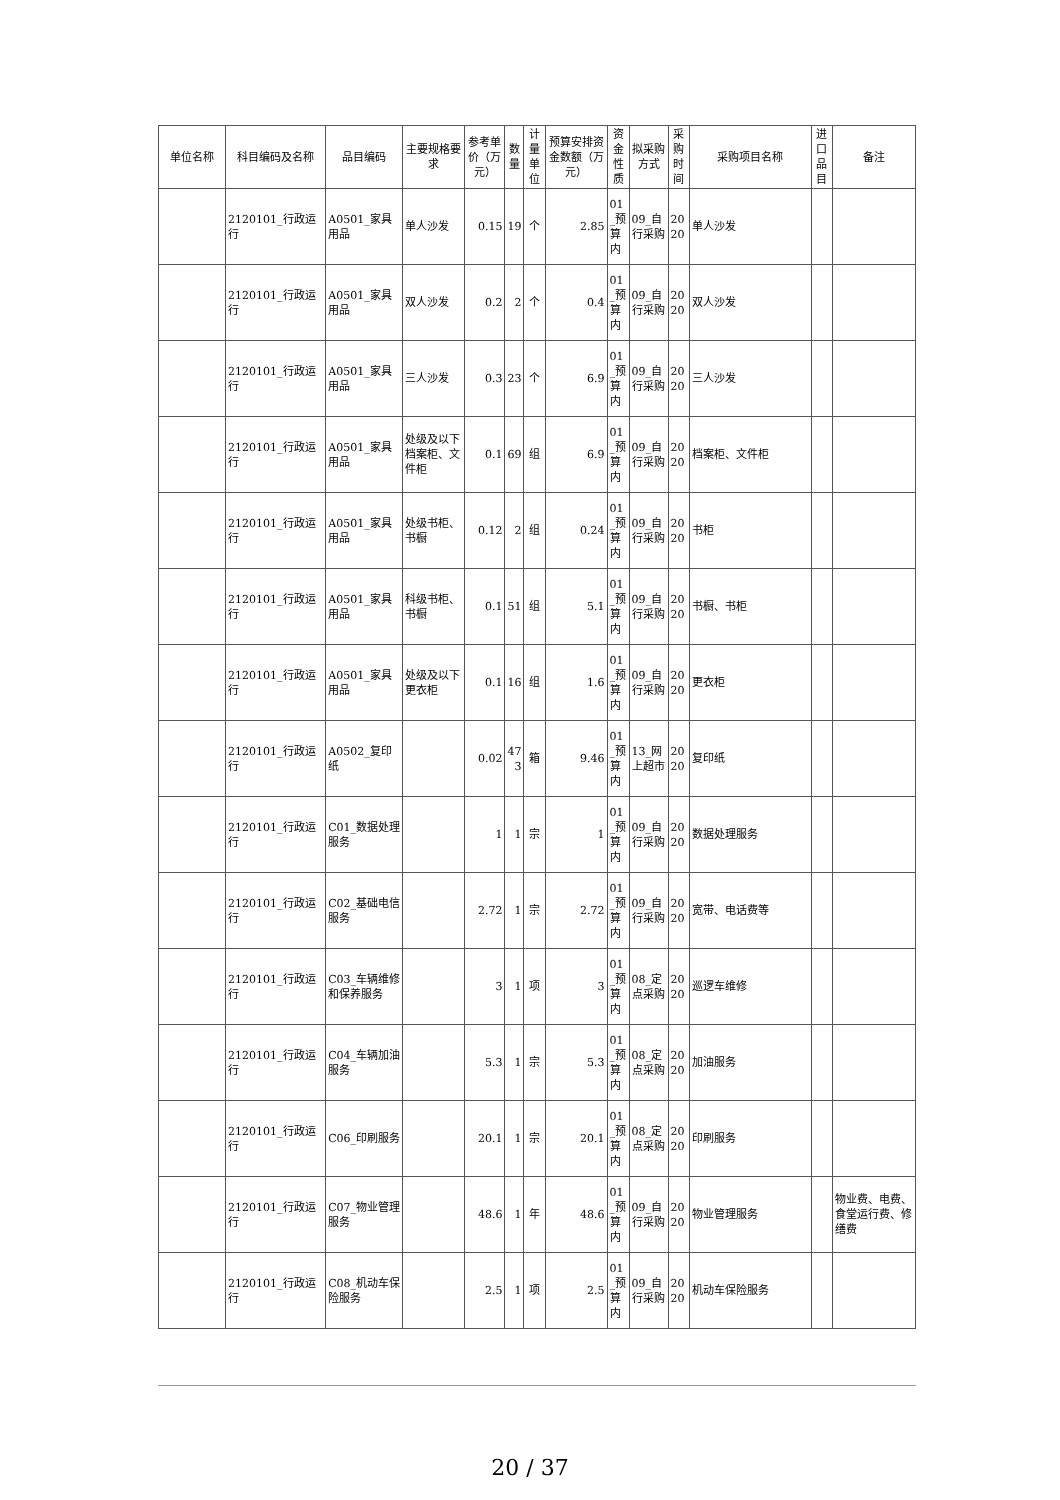| 单位名称 | 科目编码及名称 | 品目编码 | 主要规格要求 | 参考单价（万元） | 数量 | 计量单位 | 预算安排资金数额（万元） | 资金性质 | 拟采购方式 | 采购时间 | 采购项目名称 | 进口品目 | 备注 |
| --- | --- | --- | --- | --- | --- | --- | --- | --- | --- | --- | --- | --- | --- |
| | 2120101_行政运行 | A0501_家具用品 | 单人沙发 | 0.15 | 19 | 个 | 2.85 | 01_预算内 | 09_自行采购 | 2020 | 单人沙发 | | |
| | 2120101_行政运行 | A0501_家具用品 | 双人沙发 | 0.2 | 2 | 个 | 0.4 | 01_预算内 | 09_自行采购 | 2020 | 双人沙发 | | |
| | 2120101_行政运行 | A0501_家具用品 | 三人沙发 | 0.3 | 23 | 个 | 6.9 | 01_预算内 | 09_自行采购 | 2020 | 三人沙发 | | |
| | 2120101_行政运行 | A0501_家具用品 | 处级及以下档案柜、文件柜 | 0.1 | 69 | 组 | 6.9 | 01_预算内 | 09_自行采购 | 2020 | 档案柜、文件柜 | | |
| | 2120101_行政运行 | A0501_家具用品 | 处级书柜、书橱 | 0.12 | 2 | 组 | 0.24 | 01_预算内 | 09_自行采购 | 2020 | 书柜 | | |
| | 2120101_行政运行 | A0501_家具用品 | 科级书柜、书橱 | 0.1 | 51 | 组 | 5.1 | 01_预算内 | 09_自行采购 | 2020 | 书橱、书柜 | | |
| | 2120101_行政运行 | A0501_家具用品 | 处级及以下更衣柜 | 0.1 | 16 | 组 | 1.6 | 01_预算内 | 09_自行采购 | 2020 | 更衣柜 | | |
| | 2120101_行政运行 | A0502_复印纸 | | 0.02 | 473 | 箱 | 9.46 | 01_预算内 | 13_网上超市 | 2020 | 复印纸 | | |
| | 2120101_行政运行 | C01_数据处理服务 | | 1 | 1 | 宗 | 1 | 01_预算内 | 09_自行采购 | 2020 | 数据处理服务 | | |
| | 2120101_行政运行 | C02_基础电信服务 | | 2.72 | 1 | 宗 | 2.72 | 01_预算内 | 09_自行采购 | 2020 | 宽带、电话费等 | | |
| | 2120101_行政运行 | C03_车辆维修和保养服务 | | 3 | 1 | 项 | 3 | 01_预算内 | 08_定点采购 | 2020 | 巡逻车维修 | | |
| | 2120101_行政运行 | C04_车辆加油服务 | | 5.3 | 1 | 宗 | 5.3 | 01_预算内 | 08_定点采购 | 2020 | 加油服务 | | |
| | 2120101_行政运行 | C06_印刷服务 | | 20.1 | 1 | 宗 | 20.1 | 01_预算内 | 08_定点采购 | 2020 | 印刷服务 | | |
| | 2120101_行政运行 | C07_物业管理服务 | | 48.6 | 1 | 年 | 48.6 | 01_预算内 | 09_自行采购 | 2020 | 物业管理服务 | | 物业费、电费、食堂运行费、修缮费 |
| | 2120101_行政运行 | C08_机动车保险服务 | | 2.5 | 1 | 项 | 2.5 | 01_预算内 | 09_自行采购 | 2020 | 机动车保险服务 | | |
20 / 37